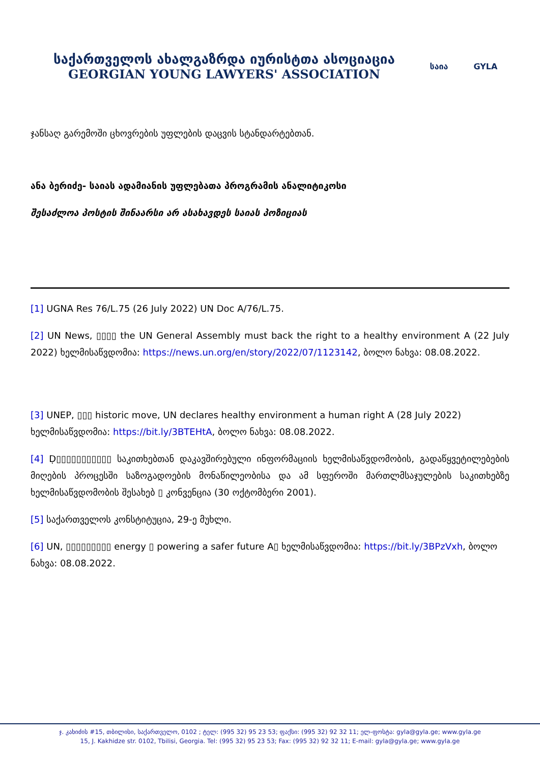საქართველოს ახალგაზრდა იურისტთა ასოციაცია
GEORGIAN YOUNG LAWYERS' ASSOCIATION
საია GYLA
ჯანსაღ გარემოში ცხოვრების უფლების დაცვის სტანდარტებთან.
ანა ბერიძე- საიას ადამიანის უფლებათა პროგრამის ანალიტიკოსი
შესაძლოა პოსტის შინაარსი არ ასახავდეს საიას პოზიციას
[1] UGNA Res 76/L.75 (26 July 2022) UN Doc A/76/L.75.
[2] UN News, ▯▯▯▯ the UN General Assembly must back the right to a healthy environment A (22 July 2022) ხელმისაწვდომია: https://news.un.org/en/story/2022/07/1123142, ბოლო ნახვა: 08.08.2022.
[3] UNEP, ▯▯▯ historic move, UN declares healthy environment a human right A (28 July 2022) ხელმისაწვდომია: https://bit.ly/3BTEHtA, ბოლო ნახვა: 08.08.2022.
[4] Ḍ▯▯▯▯▯▯▯▯▯▯▯ საკითხებთან დაკავშირებული ინფორმაციის ხელმისაწვდომობის, გადაწყვეტილებების მიღების პროცესში საზოგადოების მონაწილეობისა და ამ სფეროში მართლმსაჯულების საკითხებზე ხელმისაწვდომობის შესახებ ▯ კონვენცია (30 ოქტომბერი 2001).
[5] საქართველოს კონსტიტუცია, 29-ე მუხლი.
[6] UN, ▯▯▯▯▯▯▯▯▯ energy ▯ powering a safer future A▯ ხელმისაწვდომია: https://bit.ly/3BPzVxh, ბოლო ნახვა: 08.08.2022.
ჯ. კახიძის #15, თბილისი, საქართველო, 0102 ; ტელ: (995 32) 95 23 53; ფაქსი: (995 32) 92 32 11; ელ-ფოსტა: gyla@gyla.ge; www.gyla.ge
15, J. Kakhidze str. 0102, Tbilisi, Georgia. Tel: (995 32) 95 23 53; Fax: (995 32) 92 32 11; E-mail: gyla@gyla.ge; www.gyla.ge